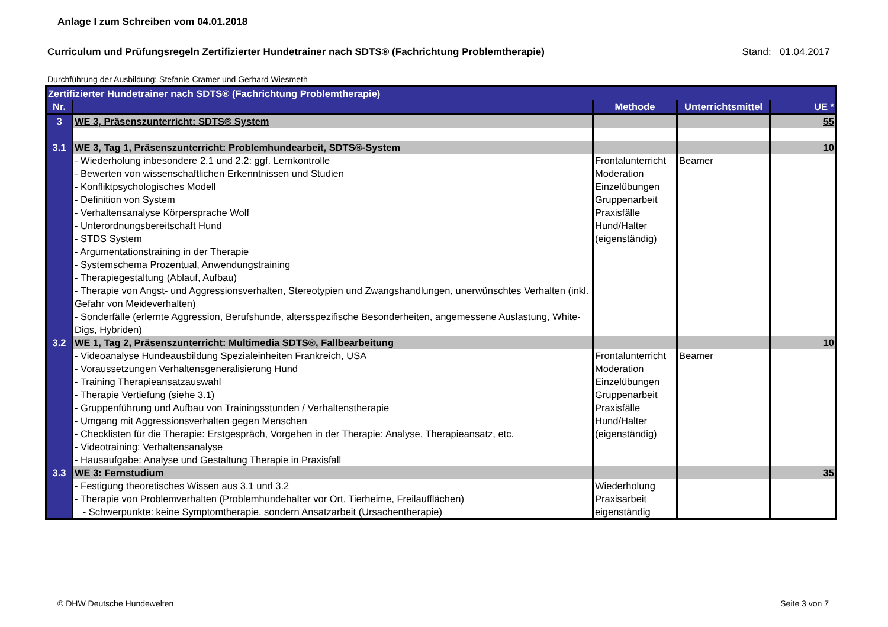Anlage I zum Schreiben vom 04.01.2018
Curriculum und Prüfungsregeln Zertifizierter Hundetrainer nach SDTS® (Fachrichtung Problemtherapie) Stand: 01.04.2017
Durchführung der Ausbildung: Stefanie Cramer und Gerhard Wiesmeth
| Zertifizierter Hundetrainer nach SDTS® (Fachrichtung Problemtherapie) | | | | |
| Nr. | | Methode | Unterrichtsmittel | UE * |
| 3 | WE 3, Präsenszunterricht: SDTS® System | | | 55 |
| 3.1 | WE 3, Tag 1, Präsenszunterricht: Problemhundearbeit, SDTS®-System | | | 10 |
| | - Wiederholung inbesondere 2.1 und 2.2: ggf. Lernkontrolle - Bewerten von wissenschaftlichen Erkenntnissen und Studien - Konfliktpsychologisches Modell - Definition von System - Verhaltensanalyse Körpersprache Wolf - Unterordnungsbereitschaft Hund - STDS System - Argumentationstraining in der Therapie - Systemschema Prozentual, Anwendungstraining - Therapiegestaltung (Ablauf, Aufbau) - Therapie von Angst- und Aggressionsverhalten, Stereotypien und Zwangshandlungen, unerwünschtes Verhalten (inkl. Gefahr von Meideverhalten) - Sonderfälle (erlernte Aggression, Berufshunde, altersspezifische Besonderheiten, angemessene Auslastung, White-Digs, Hybriden) | Frontalunterricht Moderation Einzelübungen Gruppenarbeit Praxisfälle Hund/Halter (eigenständig) | Beamer | |
| 3.2 | WE 1, Tag 2, Präsenszunterricht: Multimedia SDTS®, Fallbearbeitung | | | 10 |
| | - Videoanalyse Hundeausbildung Spezialeinheiten Frankreich, USA - Voraussetzungen Verhaltensgeneralisierung Hund - Training Therapieansatzauswahl - Therapie Vertiefung (siehe 3.1) - Gruppenführung und Aufbau von Trainingsstunden / Verhaltenstherapie - Umgang mit Aggressionsverhalten gegen Menschen - Checklisten für die Therapie: Erstgespräch, Vorgehen in der Therapie: Analyse, Therapieansatz, etc. - Videotraining: Verhaltensanalyse - Hausaufgabe: Analyse und Gestaltung Therapie in Praxisfall | Frontalunterricht Moderation Einzelübungen Gruppenarbeit Praxisfälle Hund/Halter (eigenständig) | Beamer | |
| 3.3 | WE 3: Fernstudium | | | 35 |
| | - Festigung theoretisches Wissen aus 3.1 und 3.2 - Therapie von Problemverhalten (Problemhundehalter vor Ort, Tierheime, Freilaufflächen) - Schwerpunkte: keine Symptomtherapie, sondern Ansatzarbeit (Ursachentherapie) | Wiederholung Praxisarbeit eigenständig | | |
© DHW Deutsche Hundewelten Seite 3 von 7